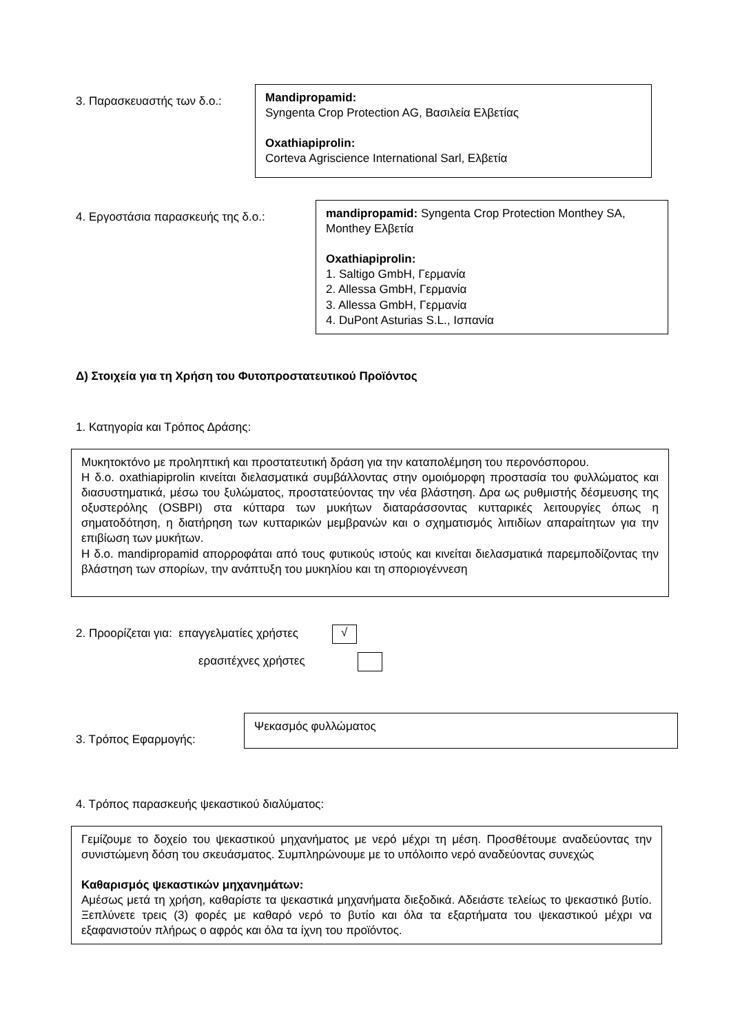3. Παρασκευαστής των δ.ο.:
Mandipropamid:
Syngenta Crop Protection AG, Βασιλεία Ελβετίας
Oxathiapiprolin:
Corteva Agriscience International Sarl, Ελβετία
4. Εργοστάσια παρασκευής της δ.ο.:
mandipropamid: Syngenta Crop Protection Monthey SA, Monthey Ελβετία
Oxathiapiprolin:
1. Saltigo GmbH, Γερμανία
2. Allessa GmbH, Γερμανία
3. Allessa GmbH, Γερμανία
4. DuPont Asturias S.L., Ισπανία
Δ) Στοιχεία για τη Χρήση του Φυτοπροστατευτικού Προϊόντος
1. Κατηγορία και Τρόπος Δράσης:
Μυκητοκτόνο με προληπτική και προστατευτική δράση για την καταπολέμηση του περονόσπορου.
Η δ.ο. oxathiapiprolin κινείται διελασματικά συμβάλλοντας στην ομοιόμορφη προστασία του φυλλώματος και διασυστηματικά, μέσω του ξυλώματος, προστατεύοντας την νέα βλάστηση. Δρα ως ρυθμιστής δέσμευσης της οξυστερόλης (OSBPI) στα κύτταρα των μυκήτων διαταράσσοντας κυτταρικές λειτουργίες όπως η σηματοδότηση, η διατήρηση των κυτταρικών μεμβρανών και ο σχηματισμός λιπιδίων απαραίτητων για την επιβίωση των μυκήτων.
Η δ.ο. mandipropamid απορροφάται από τους φυτικούς ιστούς και κινείται διελασματικά παρεμποδίζοντας την βλάστηση των σπορίων, την ανάπτυξη του μυκηλίου και τη σποριογέννεση
2. Προορίζεται για: επαγγελματίες χρήστες √
ερασιτέχνες χρήστες
3. Τρόπος Εφαρμογής:
Ψεκασμός φυλλώματος
4. Τρόπος παρασκευής ψεκαστικού διαλύματος:
Γεμίζουμε το δοχείο του ψεκαστικού μηχανήματος με νερό μέχρι τη μέση. Προσθέτουμε αναδεύοντας την συνιστώμενη δόση του σκευάσματος. Συμπληρώνουμε με το υπόλοιπο νερό αναδεύοντας συνεχώς
Καθαρισμός ψεκαστικών μηχανημάτων:
Αμέσως μετά τη χρήση, καθαρίστε τα ψεκαστικά μηχανήματα διεξοδικά. Αδειάστε τελείως το ψεκαστικό βυτίο. Ξεπλύνετε τρεις (3) φορές με καθαρό νερό το βυτίο και όλα τα εξαρτήματα του ψεκαστικού μέχρι να εξαφανιστούν πλήρως ο αφρός και όλα τα ίχνη του προϊόντος.